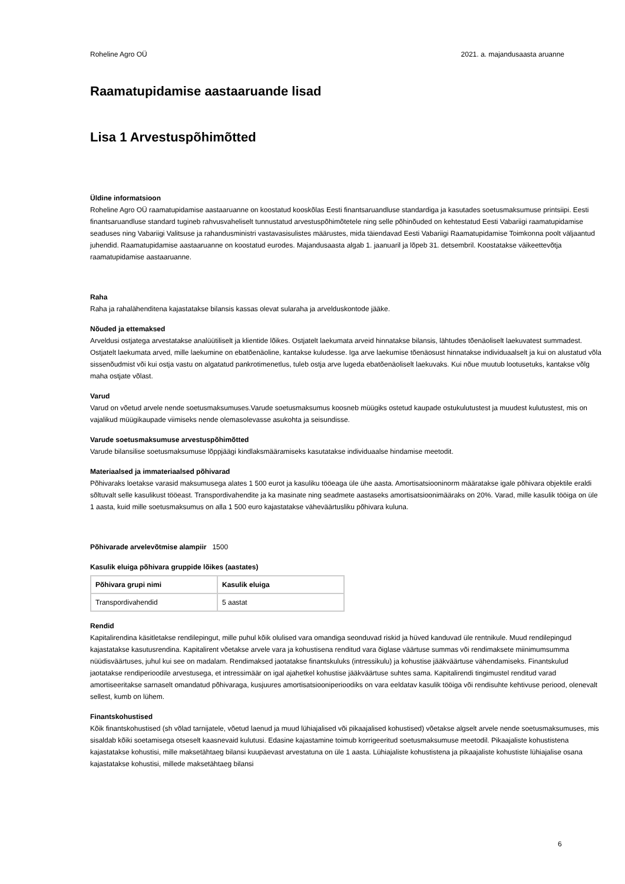Roheline Agro OÜ 2021. a. majandusaasta aruanne
Raamatupidamise aastaaruande lisad
Lisa 1 Arvestuspõhimõtted
Üldine informatsioon
Roheline Agro OÜ raamatupidamise aastaaruanne on koostatud kooskõlas Eesti finantsaruandluse standardiga ja kasutades soetusmaksumuse printsiipi. Eesti finantsaruandluse standard tugineb rahvusvaheliselt tunnustatud arvestuspõhimõtetele ning selle põhinõuded on kehtestatud Eesti Vabariigi raamatupidamise seaduses ning Vabariigi Valitsuse ja rahandusministri vastavasisulistes määrustes, mida täiendavad Eesti Vabariigi Raamatupidamise Toimkonna poolt väljaantud juhendid. Raamatupidamise aastaaruanne on koostatud eurodes. Majandusaasta algab 1. jaanuaril ja lõpeb 31. detsembril. Koostatakse väikeettevõtja raamatupidamise aastaaruanne.
Raha
Raha ja rahalähenditena kajastatakse bilansis kassas olevat sularaha ja arvelduskontode jääke.
Nõuded ja ettemaksed
Arveldusi ostjatega arvestatakse analüütiliselt ja klientide lõikes. Ostjatelt laekumata arveid hinnatakse bilansis, lähtudes tõenäoliselt laekuvatest summadest. Ostjatelt laekumata arved, mille laekumine on ebatõenäoline, kantakse kuludesse. Iga arve laekumise tõenäosust hinnatakse individuaalselt ja kui on alustatud võla sissenõudmist või kui ostja vastu on algatatud pankrotimenetlus, tuleb ostja arve lugeda ebatõenäoliselt laekuvaks. Kui nõue muutub lootusetuks, kantakse võlg maha ostjate võlast.
Varud
Varud on võetud arvele nende soetusmaksumuses.Varude soetusmaksumus koosneb müügiks ostetud kaupade ostukulutustest ja muudest kulutustest, mis on vajalikud müügikaupade viimiseks nende olemasolevasse asukohta ja seisundisse.
Varude soetusmaksumuse arvestuspõhimõtted
Varude bilansilise soetusmaksumuse lõppjäägi kindlaksmääramiseks kasutatakse individuaalse hindamise meetodit.
Materiaalsed ja immateriaalsed põhivarad
Põhivaraks loetakse varasid maksumusega alates 1 500 eurot ja kasuliku tööeaga üle ühe aasta. Amortisatsiooninorm määratakse igale põhivara objektile eraldi sõltuvalt selle kasulikust tööeast. Transpordivahendite ja ka masinate ning seadmete aastaseks amortisatsioonimääraks on 20%. Varad, mille kasulik tööiga on üle 1 aasta, kuid mille soetusmaksumus on alla 1 500 euro kajastatakse väheväärtusliku põhivara kuluna.
Põhivarade arvelevõtmise alampiir 1500
Kasulik eluiga põhivara gruppide lõikes (aastates)
| Põhivara grupi nimi | Kasulik eluiga |
| --- | --- |
| Transpordivahendid | 5 aastat |
Rendid
Kapitalirendina käsitletakse rendilepingut, mille puhul kõik olulised vara omandiga seonduvad riskid ja hüved kanduvad üle rentnikule. Muud rendilepingud kajastatakse kasutusrendina. Kapitalirent võetakse arvele vara ja kohustisena renditud vara õiglase väärtuse summas või rendimaksete miinimumsumma nüüdisväärtuses, juhul kui see on madalam. Rendimaksed jaotatakse finantskuluks (intressikulu) ja kohustise jääkväärtuse vähendamiseks. Finantskulud jaotatakse rendiperioodile arvestusega, et intressimäär on igal ajahetkel kohustise jääkväärtuse suhtes sama. Kapitalirendi tingimustel renditud varad amortiseeritakse sarnaselt omandatud põhivaraga, kusjuures amortisatsiooniperioodiks on vara eeldatav kasulik tööiga või rendisuhte kehtivuse periood, olenevalt sellest, kumb on lühem.
Finantskohustised
Kõik finantskohustised (sh võlad tarnijatele, võetud laenud ja muud lühiajalised või pikaajalised kohustised) võetakse algselt arvele nende soetusmaksumuses, mis sisaldab kõiki soetamisega otseselt kaasnevaid kulutusi. Edasine kajastamine toimub korrigeeritud soetusmaksumuse meetodil. Pikaajaliste kohustistena kajastatakse kohustisi, mille maksetähtaeg bilansi kuupäevast arvestatuna on üle 1 aasta. Lühiajaliste kohustistena ja pikaajaliste kohustiste lühiajalise osana kajastatakse kohustisi, millede maksetähtaeg bilansi
6